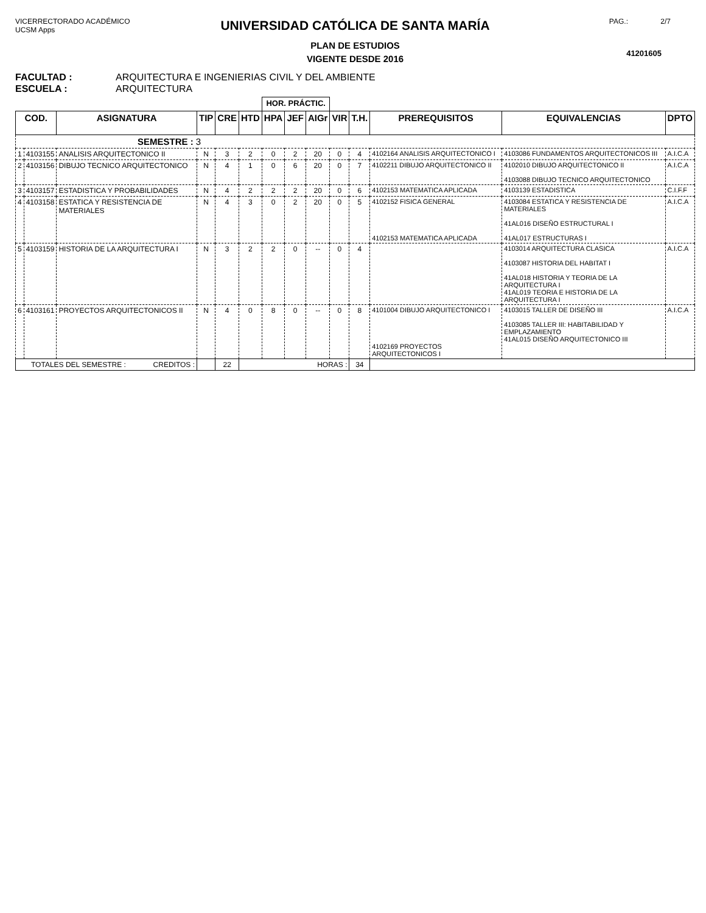VICERRECTORADO ACADÉMICO
UCSM Apps
PAG.: 2/7
UNIVERSIDAD CATÓLICA DE SANTA MARÍA
PLAN DE ESTUDIOS
VIGENTE DESDE 2016
41201605
FACULTAD : ARQUITECTURA E INGENIERIAS CIVIL Y DEL AMBIENTE
ESCUELA : ARQUITECTURA
| | | | | | | HOR. PRÁCTIC. | | | | | | | |
| COD. | | ASIGNATURA | TIP | CRE | HTD | HPA | JEF | AIGr | VIR | T.H. | PREREQUISITOS | EQUIVALENCIAS | DPTO |
| SEMESTRE : 3 | | | | | | | | | | | | | |
| 1 | 4103155 | ANALISIS ARQUITECTONICO II | N | 3 | 2 | 0 | 2 | 20 | 0 | 4 | 4102164 ANALISIS ARQUITECTONICO I | 4103086 FUNDAMENTOS ARQUITECTONICOS III | A.I.C.A |
| 2 | 4103156 | DIBUJO TECNICO ARQUITECTONICO | N | 4 | 1 | 0 | 6 | 20 | 0 | 7 | 4102211 DIBUJO ARQUITECTONICO II | 4102010 DIBUJO ARQUITECTONICO II 4103088 DIBUJO TECNICO ARQUITECTONICO | A.I.C.A |
| 3 | 4103157 | ESTADISTICA Y PROBABILIDADES | N | 4 | 2 | 2 | 2 | 20 | 0 | 6 | 4102153 MATEMATICA APLICADA | 4103139 ESTADISTICA | C.I.F.F |
| 4 | 4103158 | ESTATICA Y RESISTENCIA DE MATERIALES | N | 4 | 3 | 0 | 2 | 20 | 0 | 5 | 4102152 FISICA GENERAL 4102153 MATEMATICA APLICADA | 4103084 ESTATICA Y RESISTENCIA DE MATERIALES 41AL016 DISEÑO ESTRUCTURAL I 41AL017 ESTRUCTURAS I | A.I.C.A |
| 5 | 4103159 | HISTORIA DE LA ARQUITECTURA I | N | 3 | 2 | 2 | 0 | -- | 0 | 4 | | 4103014 ARQUITECTURA CLASICA 4103087 HISTORIA DEL HABITAT I 41AL018 HISTORIA Y TEORIA DE LA ARQUITECTURA I 41AL019 TEORIA E HISTORIA DE LA ARQUITECTURA I | A.I.C.A |
| 6 | 4103161 | PROYECTOS ARQUITECTONICOS II | N | 4 | 0 | 8 | 0 | -- | 0 | 8 | 4101004 DIBUJO ARQUITECTONICO I 4102169 PROYECTOS ARQUITECTONICOS I | 4103015 TALLER DE DISEÑO III 4103085 TALLER III: HABITABILIDAD Y EMPLAZAMIENTO 41AL015 DISEÑO ARQUITECTONICO III | A.I.C.A |
| TOTALES DEL SEMESTRE : CREDITOS : | | | | 22 | HORAS : | | | | | 34 | | | |